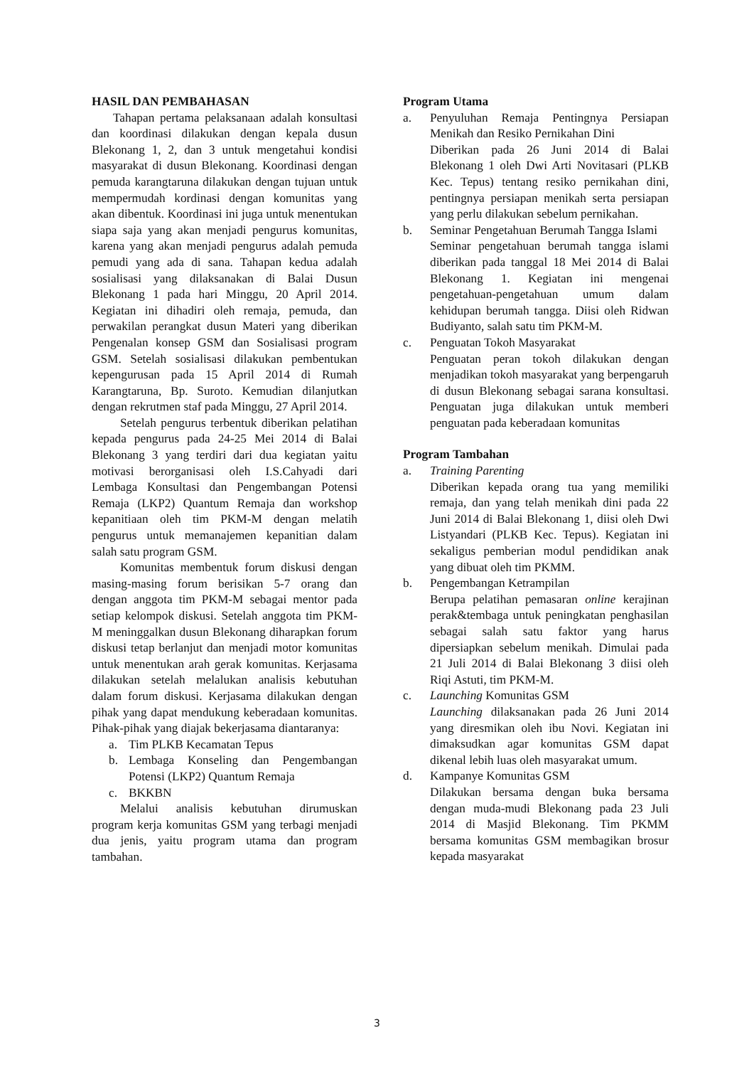HASIL DAN PEMBAHASAN
Tahapan pertama pelaksanaan adalah konsultasi dan koordinasi dilakukan dengan kepala dusun Blekonang 1, 2, dan 3 untuk mengetahui kondisi masyarakat di dusun Blekonang. Koordinasi dengan pemuda karangtaruna dilakukan dengan tujuan untuk mempermudah kordinasi dengan komunitas yang akan dibentuk. Koordinasi ini juga untuk menentukan siapa saja yang akan menjadi pengurus komunitas, karena yang akan menjadi pengurus adalah pemuda pemudi yang ada di sana. Tahapan kedua adalah sosialisasi yang dilaksanakan di Balai Dusun Blekonang 1 pada hari Minggu, 20 April 2014. Kegiatan ini dihadiri oleh remaja, pemuda, dan perwakilan perangkat dusun Materi yang diberikan Pengenalan konsep GSM dan Sosialisasi program GSM. Setelah sosialisasi dilakukan pembentukan kepengurusan pada 15 April 2014 di Rumah Karangtaruna, Bp. Suroto. Kemudian dilanjutkan dengan rekrutmen staf pada Minggu, 27 April 2014.
Setelah pengurus terbentuk diberikan pelatihan kepada pengurus pada 24-25 Mei 2014 di Balai Blekonang 3 yang terdiri dari dua kegiatan yaitu motivasi berorganisasi oleh I.S.Cahyadi dari Lembaga Konsultasi dan Pengembangan Potensi Remaja (LKP2) Quantum Remaja dan workshop kepanitiaan oleh tim PKM-M dengan melatih pengurus untuk memanajemen kepanitian dalam salah satu program GSM.
Komunitas membentuk forum diskusi dengan masing-masing forum berisikan 5-7 orang dan dengan anggota tim PKM-M sebagai mentor pada setiap kelompok diskusi. Setelah anggota tim PKM-M meninggalkan dusun Blekonang diharapkan forum diskusi tetap berlanjut dan menjadi motor komunitas untuk menentukan arah gerak komunitas. Kerjasama dilakukan setelah melalukan analisis kebutuhan dalam forum diskusi. Kerjasama dilakukan dengan pihak yang dapat mendukung keberadaan komunitas. Pihak-pihak yang diajak bekerjasama diantaranya:
a. Tim PLKB Kecamatan Tepus
b. Lembaga Konseling dan Pengembangan Potensi (LKP2) Quantum Remaja
c. BKKBN
Melalui analisis kebutuhan dirumuskan program kerja komunitas GSM yang terbagi menjadi dua jenis, yaitu program utama dan program tambahan.
Program Utama
a. Penyuluhan Remaja Pentingnya Persiapan Menikah dan Resiko Pernikahan Dini
Diberikan pada 26 Juni 2014 di Balai Blekonang 1 oleh Dwi Arti Novitasari (PLKB Kec. Tepus) tentang resiko pernikahan dini, pentingnya persiapan menikah serta persiapan yang perlu dilakukan sebelum pernikahan.
b. Seminar Pengetahuan Berumah Tangga Islami
Seminar pengetahuan berumah tangga islami diberikan pada tanggal 18 Mei 2014 di Balai Blekonang 1. Kegiatan ini mengenai pengetahuan-pengetahuan umum dalam kehidupan berumah tangga. Diisi oleh Ridwan Budiyanto, salah satu tim PKM-M.
c. Penguatan Tokoh Masyarakat
Penguatan peran tokoh dilakukan dengan menjadikan tokoh masyarakat yang berpengaruh di dusun Blekonang sebagai sarana konsultasi. Penguatan juga dilakukan untuk memberi penguatan pada keberadaan komunitas
Program Tambahan
a. Training Parenting
Diberikan kepada orang tua yang memiliki remaja, dan yang telah menikah dini pada 22 Juni 2014 di Balai Blekonang 1, diisi oleh Dwi Listyandari (PLKB Kec. Tepus). Kegiatan ini sekaligus pemberian modul pendidikan anak yang dibuat oleh tim PKMM.
b. Pengembangan Ketrampilan
Berupa pelatihan pemasaran online kerajinan perak&tembaga untuk peningkatan penghasilan sebagai salah satu faktor yang harus dipersiapkan sebelum menikah. Dimulai pada 21 Juli 2014 di Balai Blekonang 3 diisi oleh Riqi Astuti, tim PKM-M.
c. Launching Komunitas GSM
Launching dilaksanakan pada 26 Juni 2014 yang diresmikan oleh ibu Novi. Kegiatan ini dimaksudkan agar komunitas GSM dapat dikenal lebih luas oleh masyarakat umum.
d. Kampanye Komunitas GSM
Dilakukan bersama dengan buka bersama dengan muda-mudi Blekonang pada 23 Juli 2014 di Masjid Blekonang. Tim PKMM bersama komunitas GSM membagikan brosur kepada masyarakat
3